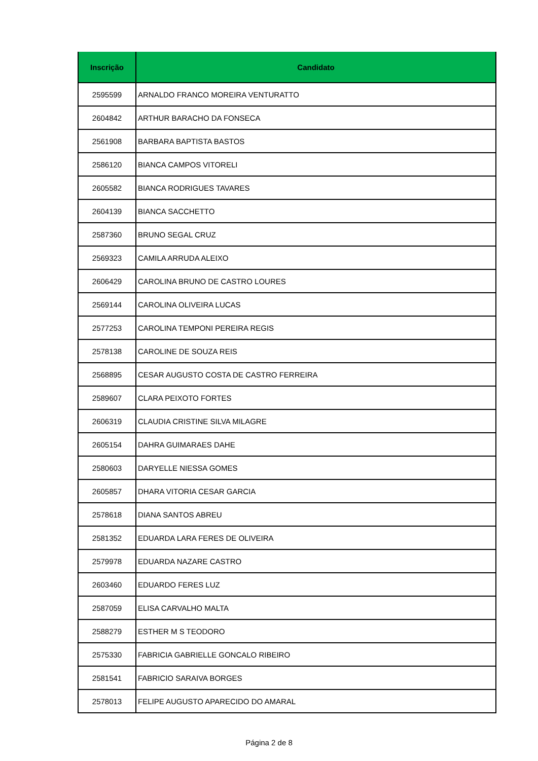| Inscrição | Candidato |
| --- | --- |
| 2595599 | ARNALDO FRANCO MOREIRA VENTURATTO |
| 2604842 | ARTHUR BARACHO DA FONSECA |
| 2561908 | BARBARA BAPTISTA BASTOS |
| 2586120 | BIANCA CAMPOS VITORELI |
| 2605582 | BIANCA RODRIGUES TAVARES |
| 2604139 | BIANCA SACCHETTO |
| 2587360 | BRUNO SEGAL CRUZ |
| 2569323 | CAMILA ARRUDA ALEIXO |
| 2606429 | CAROLINA BRUNO DE CASTRO LOURES |
| 2569144 | CAROLINA OLIVEIRA LUCAS |
| 2577253 | CAROLINA TEMPONI PEREIRA REGIS |
| 2578138 | CAROLINE DE SOUZA REIS |
| 2568895 | CESAR AUGUSTO COSTA DE CASTRO FERREIRA |
| 2589607 | CLARA PEIXOTO FORTES |
| 2606319 | CLAUDIA CRISTINE SILVA MILAGRE |
| 2605154 | DAHRA GUIMARAES DAHE |
| 2580603 | DARYELLE NIESSA GOMES |
| 2605857 | DHARA VITORIA CESAR GARCIA |
| 2578618 | DIANA SANTOS ABREU |
| 2581352 | EDUARDA LARA FERES DE OLIVEIRA |
| 2579978 | EDUARDA NAZARE CASTRO |
| 2603460 | EDUARDO FERES LUZ |
| 2587059 | ELISA CARVALHO MALTA |
| 2588279 | ESTHER M S TEODORO |
| 2575330 | FABRICIA GABRIELLE GONCALO RIBEIRO |
| 2581541 | FABRICIO SARAIVA BORGES |
| 2578013 | FELIPE AUGUSTO APARECIDO DO AMARAL |
Página 2 de 8